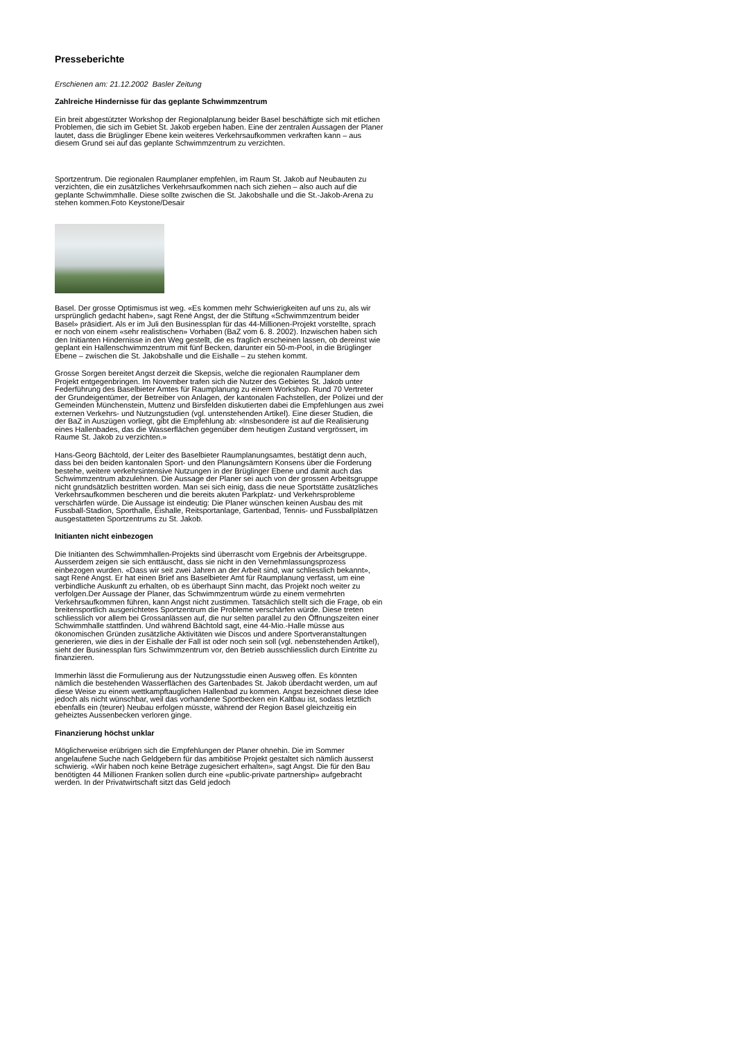Presseberichte
Erschienen am: 21.12.2002 Basler Zeitung
Zahlreiche Hindernisse für das geplante Schwimmzentrum
Ein breit abgestützter Workshop der Regionalplanung beider Basel beschäftigte sich mit etlichen Problemen, die sich im Gebiet St. Jakob ergeben haben. Eine der zentralen Aussagen der Planer lautet, dass die Brüglinger Ebene kein weiteres Verkehrsaufkommen verkraften kann – aus diesem Grund sei auf das geplante Schwimmzentrum zu verzichten.
Sportzentrum. Die regionalen Raumplaner empfehlen, im Raum St. Jakob auf Neubauten zu verzichten, die ein zusätzliches Verkehrsaufkommen nach sich ziehen – also auch auf die geplante Schwimmhalle. Diese sollte zwischen die St. Jakobshalle und die St.-Jakob-Arena zu stehen kommen.Foto Keystone/Desair
Basel. Der grosse Optimismus ist weg. «Es kommen mehr Schwierigkeiten auf uns zu, als wir ursprünglich gedacht haben», sagt René Angst, der die Stiftung «Schwimmzentrum beider Basel» präsidiert. Als er im Juli den Businessplan für das 44-Millionen-Projekt vorstellte, sprach er noch von einem «sehr realistischen» Vorhaben (BaZ vom 6. 8. 2002). Inzwischen haben sich den Initianten Hindernisse in den Weg gestellt, die es fraglich erscheinen lassen, ob dereinst wie geplant ein Hallenschwimmzentrum mit fünf Becken, darunter ein 50-m-Pool, in die Brüglinger Ebene – zwischen die St. Jakobshalle und die Eishalle – zu stehen kommt.
Grosse Sorgen bereitet Angst derzeit die Skepsis, welche die regionalen Raumplaner dem Projekt entgegenbringen. Im November trafen sich die Nutzer des Gebietes St. Jakob unter Federführung des Baselbieter Amtes für Raumplanung zu einem Workshop. Rund 70 Vertreter der Grundeigentümer, der Betreiber von Anlagen, der kantonalen Fachstellen, der Polizei und der Gemeinden Münchenstein, Muttenz und Birsfelden diskutierten dabei die Empfehlungen aus zwei externen Verkehrs- und Nutzungstudien (vgl. untenstehenden Artikel). Eine dieser Studien, die der BaZ in Auszügen vorliegt, gibt die Empfehlung ab: «Insbesondere ist auf die Realisierung eines Hallenbades, das die Wasserflächen gegenüber dem heutigen Zustand vergrössert, im Raume St. Jakob zu verzichten.»
Hans-Georg Bächtold, der Leiter des Baselbieter Raumplanungsamtes, bestätigt denn auch, dass bei den beiden kantonalen Sport- und den Planungsämtern Konsens über die Forderung bestehe, weitere verkehrsintensive Nutzungen in der Brüglinger Ebene und damit auch das Schwimmzentrum abzulehnen. Die Aussage der Planer sei auch von der grossen Arbeitsgruppe nicht grundsätzlich bestritten worden. Man sei sich einig, dass die neue Sportstätte zusätzliches Verkehrsaufkommen bescheren und die bereits akuten Parkplatz- und Verkehrsprobleme verschärfen würde. Die Aussage ist eindeutig: Die Planer wünschen keinen Ausbau des mit Fussball-Stadion, Sporthalle, Eishalle, Reitsportanlage, Gartenbad, Tennis- und Fussballplätzen ausgestatteten Sportzentrums zu St. Jakob.
Initianten nicht einbezogen
Die Initianten des Schwimmhallen-Projekts sind überrascht vom Ergebnis der Arbeitsgruppe. Ausserdem zeigen sie sich enttäuscht, dass sie nicht in den Vernehmlassungsprozess einbezogen wurden. «Dass wir seit zwei Jahren an der Arbeit sind, war schliesslich bekannt», sagt René Angst. Er hat einen Brief ans Baselbieter Amt für Raumplanung verfasst, um eine verbindliche Auskunft zu erhalten, ob es überhaupt Sinn macht, das Projekt noch weiter zu verfolgen.Der Aussage der Planer, das Schwimmzentrum würde zu einem vermehrten Verkehrsaufkommen führen, kann Angst nicht zustimmen. Tatsächlich stellt sich die Frage, ob ein breitensportlich ausgerichtetes Sportzentrum die Probleme verschärfen würde. Diese treten schliesslich vor allem bei Grossanlässen auf, die nur selten parallel zu den Öffnungszeiten einer Schwimmhalle stattfinden. Und während Bächtold sagt, eine 44-Mio.-Halle müsse aus ökonomischen Gründen zusätzliche Aktivitäten wie Discos und andere Sportveranstaltungen generieren, wie dies in der Eishalle der Fall ist oder noch sein soll (vgl. nebenstehenden Artikel), sieht der Businessplan fürs Schwimmzentrum vor, den Betrieb ausschliesslich durch Eintritte zu finanzieren.
Immerhin lässt die Formulierung aus der Nutzungsstudie einen Ausweg offen. Es könnten nämlich die bestehenden Wasserflächen des Gartenbades St. Jakob überdacht werden, um auf diese Weise zu einem wettkampftauglichen Hallenbad zu kommen. Angst bezeichnet diese Idee jedoch als nicht wünschbar, weil das vorhandene Sportbecken ein Kaltbau ist, sodass letztlich ebenfalls ein (teurer) Neubau erfolgen müsste, während der Region Basel gleichzeitig ein geheiztes Aussenbecken verloren ginge.
Finanzierung höchst unklar
Möglicherweise erübrigen sich die Empfehlungen der Planer ohnehin. Die im Sommer angelaufene Suche nach Geldgebern für das ambitiöse Projekt gestaltet sich nämlich äusserst schwierig. «Wir haben noch keine Beträge zugesichert erhalten», sagt Angst. Die für den Bau benötigten 44 Millionen Franken sollen durch eine «public-private partnership» aufgebracht werden. In der Privatwirtschaft sitzt das Geld jedoch